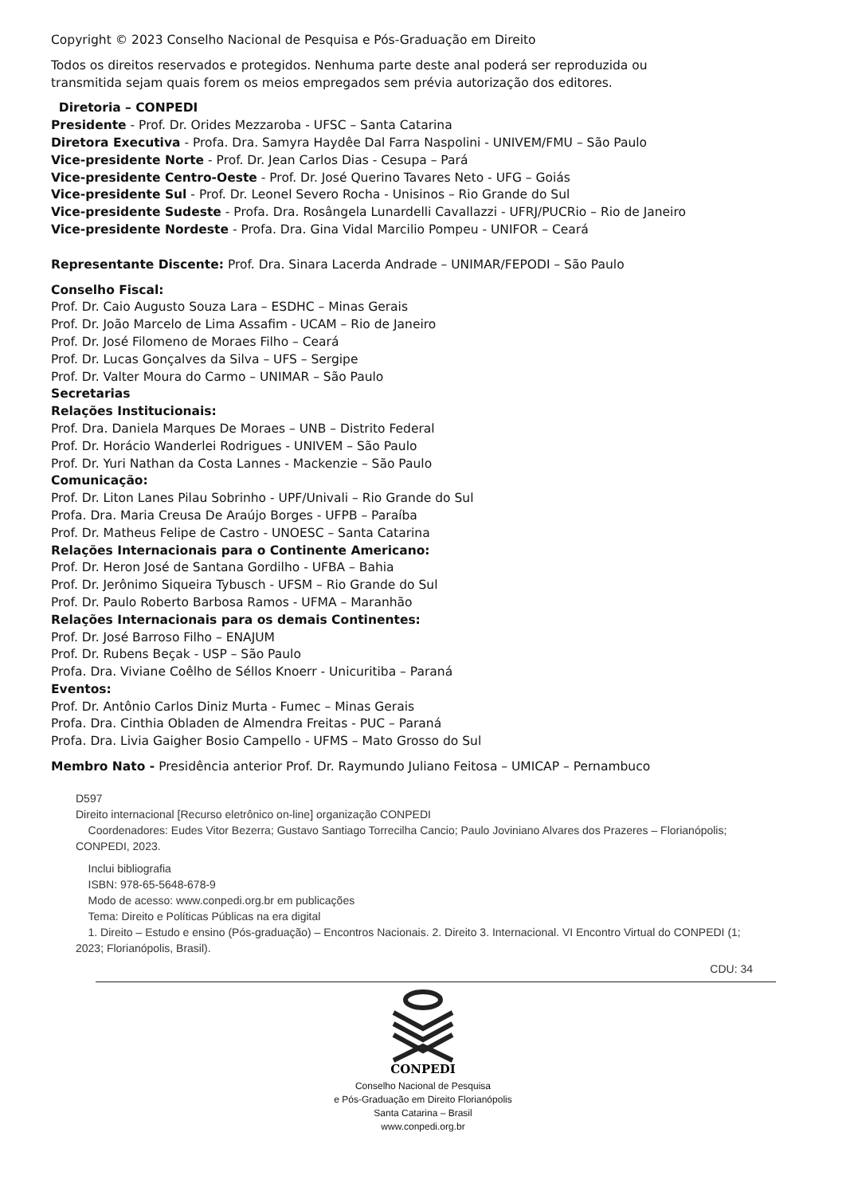Copyright © 2023 Conselho Nacional de Pesquisa e Pós-Graduação em Direito
Todos os direitos reservados e protegidos. Nenhuma parte deste anal poderá ser reproduzida ou
transmitida sejam quais forem os meios empregados sem prévia autorização dos editores.
Diretoria – CONPEDI
Presidente - Prof. Dr. Orides Mezzaroba - UFSC – Santa Catarina
Diretora Executiva - Profa. Dra. Samyra Haydêe Dal Farra Naspolini - UNIVEM/FMU – São Paulo
Vice-presidente Norte - Prof. Dr. Jean Carlos Dias - Cesupa – Pará
Vice-presidente Centro-Oeste - Prof. Dr. José Querino Tavares Neto - UFG – Goiás
Vice-presidente Sul - Prof. Dr. Leonel Severo Rocha - Unisinos – Rio Grande do Sul
Vice-presidente Sudeste - Profa. Dra. Rosângela Lunardelli Cavallazzi - UFRJ/PUCRio – Rio de Janeiro
Vice-presidente Nordeste - Profa. Dra. Gina Vidal Marcilio Pompeu - UNIFOR – Ceará
Representante Discente: Prof. Dra. Sinara Lacerda Andrade – UNIMAR/FEPODI – São Paulo
Conselho Fiscal:
Prof. Dr. Caio Augusto Souza Lara – ESDHC – Minas Gerais
Prof. Dr. João Marcelo de Lima Assafim - UCAM – Rio de Janeiro
Prof. Dr. José Filomeno de Moraes Filho – Ceará
Prof. Dr. Lucas Gonçalves da Silva – UFS – Sergipe
Prof. Dr. Valter Moura do Carmo – UNIMAR – São Paulo
Secretarias
Relações Institucionais:
Prof. Dra. Daniela Marques De Moraes – UNB – Distrito Federal
Prof. Dr. Horácio Wanderlei Rodrigues - UNIVEM – São Paulo
Prof. Dr. Yuri Nathan da Costa Lannes - Mackenzie – São Paulo
Comunicação:
Prof. Dr. Liton Lanes Pilau Sobrinho - UPF/Univali – Rio Grande do Sul
Profa. Dra. Maria Creusa De Araújo Borges - UFPB – Paraíba
Prof. Dr. Matheus Felipe de Castro - UNOESC – Santa Catarina
Relações Internacionais para o Continente Americano:
Prof. Dr. Heron José de Santana Gordilho - UFBA – Bahia
Prof. Dr. Jerônimo Siqueira Tybusch - UFSM – Rio Grande do Sul
Prof. Dr. Paulo Roberto Barbosa Ramos - UFMA – Maranhão
Relações Internacionais para os demais Continentes:
Prof. Dr. José Barroso Filho – ENAJUM
Prof. Dr. Rubens Beçak - USP – São Paulo
Profa. Dra. Viviane Coêlho de Séllos Knoerr - Unicuritiba – Paraná
Eventos:
Prof. Dr. Antônio Carlos Diniz Murta - Fumec – Minas Gerais
Profa. Dra. Cinthia Obladen de Almendra Freitas - PUC – Paraná
Profa. Dra. Livia Gaigher Bosio Campello - UFMS – Mato Grosso do Sul
Membro Nato - Presidência anterior Prof. Dr. Raymundo Juliano Feitosa – UMICAP – Pernambuco
D597
Direito internacional [Recurso eletrônico on-line] organização CONPEDI
Coordenadores: Eudes Vitor Bezerra; Gustavo Santiago Torrecilha Cancio; Paulo Joviniano Alvares dos Prazeres – Florianópolis; CONPEDI, 2023.
Inclui bibliografia
ISBN: 978-65-5648-678-9
Modo de acesso: www.conpedi.org.br em publicações
Tema: Direito e Políticas Públicas na era digital
1. Direito – Estudo e ensino (Pós-graduação) – Encontros Nacionais. 2. Direito 3. Internacional. VI Encontro Virtual do CONPEDI (1; 2023; Florianópolis, Brasil).
CDU: 34
CONPEDI
Conselho Nacional de Pesquisa
e Pós-Graduação em Direito Florianópolis
Santa Catarina – Brasil
www.conpedi.org.br